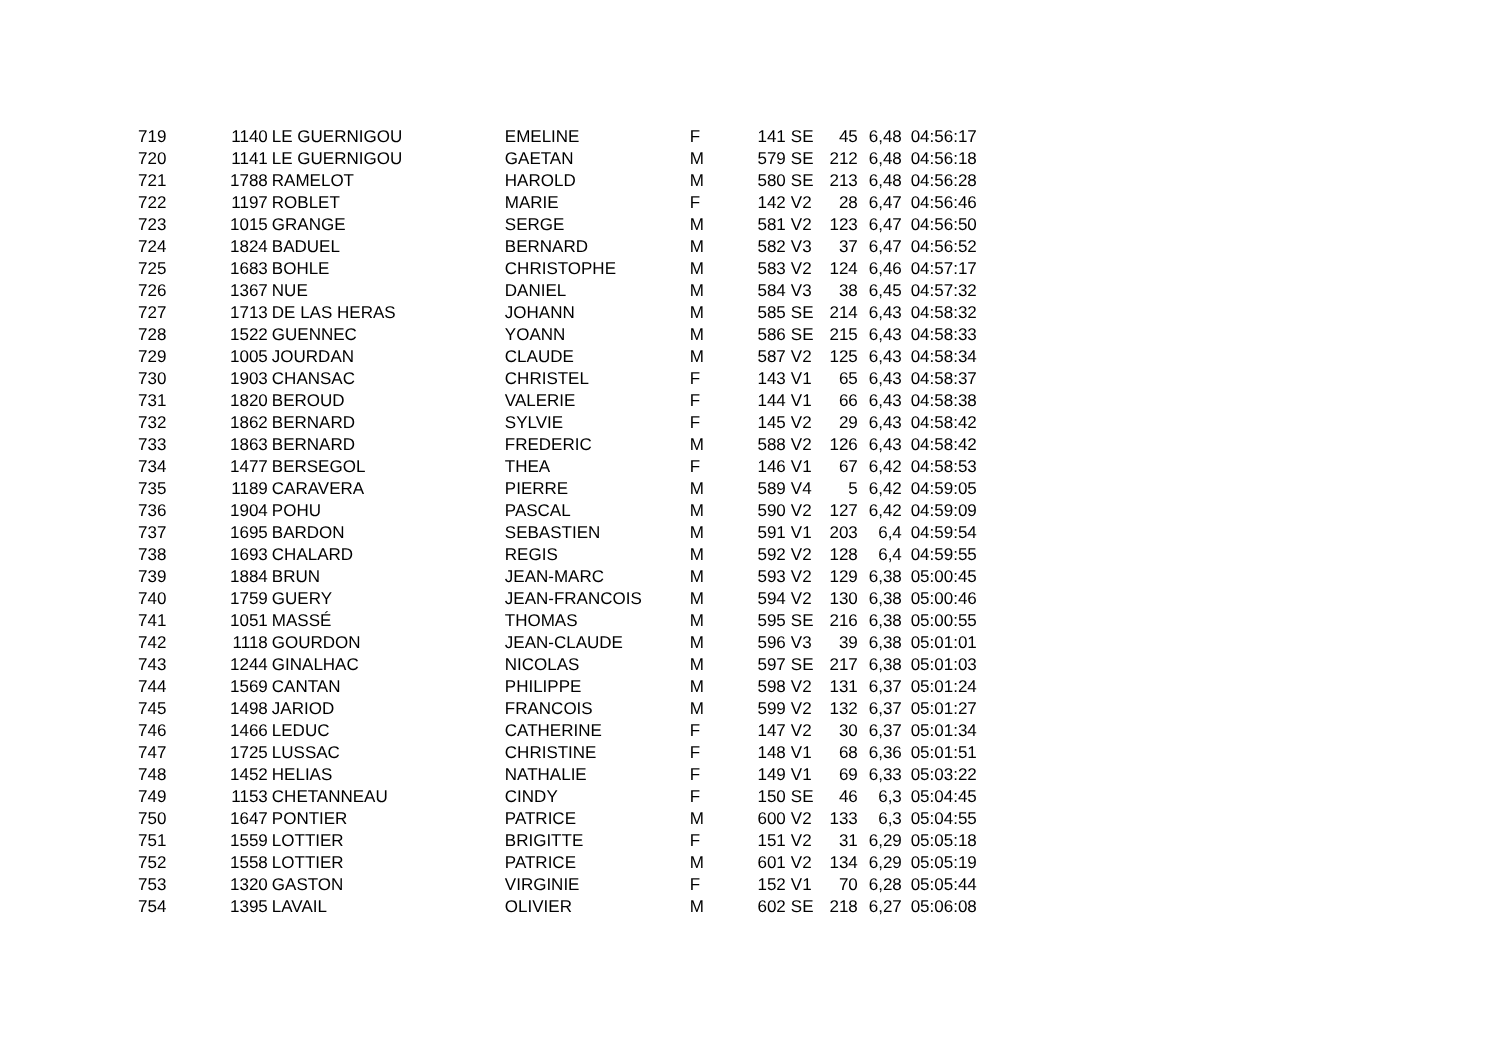| 719 | 1140 | LE GUERNIGOU | EMELINE | F | 141 | SE | 45 | 6,48 | 04:56:17 |
| 720 | 1141 | LE GUERNIGOU | GAETAN | M | 579 | SE | 212 | 6,48 | 04:56:18 |
| 721 | 1788 | RAMELOT | HAROLD | M | 580 | SE | 213 | 6,48 | 04:56:28 |
| 722 | 1197 | ROBLET | MARIE | F | 142 | V2 | 28 | 6,47 | 04:56:46 |
| 723 | 1015 | GRANGE | SERGE | M | 581 | V2 | 123 | 6,47 | 04:56:50 |
| 724 | 1824 | BADUEL | BERNARD | M | 582 | V3 | 37 | 6,47 | 04:56:52 |
| 725 | 1683 | BOHLE | CHRISTOPHE | M | 583 | V2 | 124 | 6,46 | 04:57:17 |
| 726 | 1367 | NUE | DANIEL | M | 584 | V3 | 38 | 6,45 | 04:57:32 |
| 727 | 1713 | DE LAS HERAS | JOHANN | M | 585 | SE | 214 | 6,43 | 04:58:32 |
| 728 | 1522 | GUENNEC | YOANN | M | 586 | SE | 215 | 6,43 | 04:58:33 |
| 729 | 1005 | JOURDAN | CLAUDE | M | 587 | V2 | 125 | 6,43 | 04:58:34 |
| 730 | 1903 | CHANSAC | CHRISTEL | F | 143 | V1 | 65 | 6,43 | 04:58:37 |
| 731 | 1820 | BEROUD | VALERIE | F | 144 | V1 | 66 | 6,43 | 04:58:38 |
| 732 | 1862 | BERNARD | SYLVIE | F | 145 | V2 | 29 | 6,43 | 04:58:42 |
| 733 | 1863 | BERNARD | FREDERIC | M | 588 | V2 | 126 | 6,43 | 04:58:42 |
| 734 | 1477 | BERSEGOL | THEA | F | 146 | V1 | 67 | 6,42 | 04:58:53 |
| 735 | 1189 | CARAVERA | PIERRE | M | 589 | V4 | 5 | 6,42 | 04:59:05 |
| 736 | 1904 | POHU | PASCAL | M | 590 | V2 | 127 | 6,42 | 04:59:09 |
| 737 | 1695 | BARDON | SEBASTIEN | M | 591 | V1 | 203 | 6,4 | 04:59:54 |
| 738 | 1693 | CHALARD | REGIS | M | 592 | V2 | 128 | 6,4 | 04:59:55 |
| 739 | 1884 | BRUN | JEAN-MARC | M | 593 | V2 | 129 | 6,38 | 05:00:45 |
| 740 | 1759 | GUERY | JEAN-FRANCOIS | M | 594 | V2 | 130 | 6,38 | 05:00:46 |
| 741 | 1051 | MASSÉ | THOMAS | M | 595 | SE | 216 | 6,38 | 05:00:55 |
| 742 | 1118 | GOURDON | JEAN-CLAUDE | M | 596 | V3 | 39 | 6,38 | 05:01:01 |
| 743 | 1244 | GINALHAC | NICOLAS | M | 597 | SE | 217 | 6,38 | 05:01:03 |
| 744 | 1569 | CANTAN | PHILIPPE | M | 598 | V2 | 131 | 6,37 | 05:01:24 |
| 745 | 1498 | JARIOD | FRANCOIS | M | 599 | V2 | 132 | 6,37 | 05:01:27 |
| 746 | 1466 | LEDUC | CATHERINE | F | 147 | V2 | 30 | 6,37 | 05:01:34 |
| 747 | 1725 | LUSSAC | CHRISTINE | F | 148 | V1 | 68 | 6,36 | 05:01:51 |
| 748 | 1452 | HELIAS | NATHALIE | F | 149 | V1 | 69 | 6,33 | 05:03:22 |
| 749 | 1153 | CHETANNEAU | CINDY | F | 150 | SE | 46 | 6,3 | 05:04:45 |
| 750 | 1647 | PONTIER | PATRICE | M | 600 | V2 | 133 | 6,3 | 05:04:55 |
| 751 | 1559 | LOTTIER | BRIGITTE | F | 151 | V2 | 31 | 6,29 | 05:05:18 |
| 752 | 1558 | LOTTIER | PATRICE | M | 601 | V2 | 134 | 6,29 | 05:05:19 |
| 753 | 1320 | GASTON | VIRGINIE | F | 152 | V1 | 70 | 6,28 | 05:05:44 |
| 754 | 1395 | LAVAIL | OLIVIER | M | 602 | SE | 218 | 6,27 | 05:06:08 |